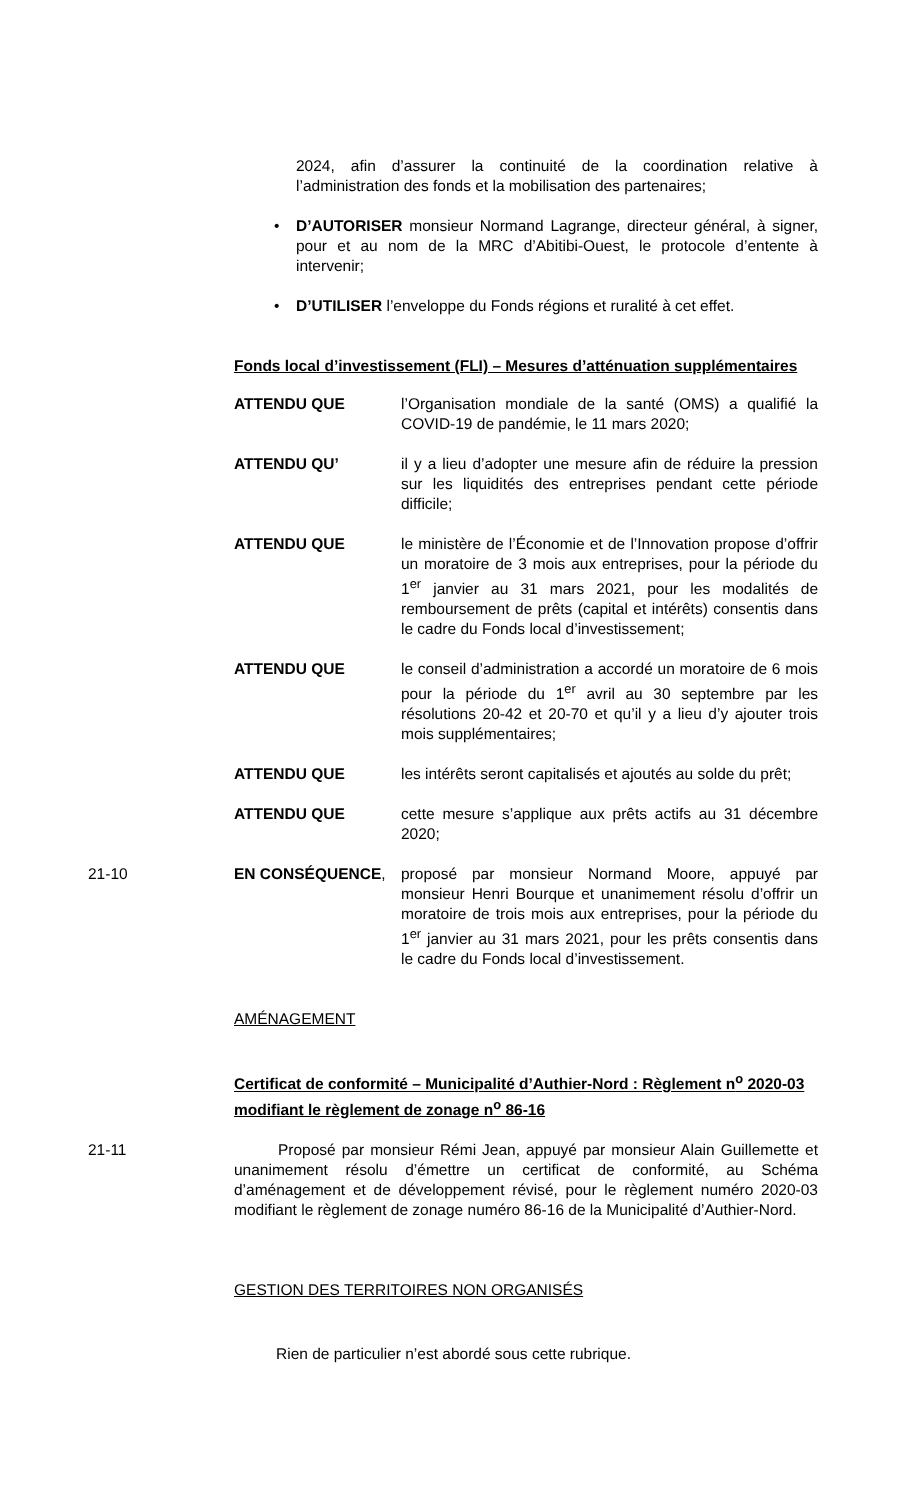2024, afin d’assurer la continuité de la coordination relative à l’administration des fonds et la mobilisation des partenaires;
• D’AUTORISER monsieur Normand Lagrange, directeur général, à signer, pour et au nom de la MRC d’Abitibi-Ouest, le protocole d’entente à intervenir;
• D’UTILISER l’enveloppe du Fonds régions et ruralité à cet effet.
Fonds local d’investissement (FLI) – Mesures d’atténuation supplémentaires
ATTENDU QUE l’Organisation mondiale de la santé (OMS) a qualifié la COVID-19 de pandémie, le 11 mars 2020;
ATTENDU QU’ il y a lieu d’adopter une mesure afin de réduire la pression sur les liquidités des entreprises pendant cette période difficile;
ATTENDU QUE le ministère de l’Économie et de l’Innovation propose d’offrir un moratoire de 3 mois aux entreprises, pour la période du 1<sup>er</sup> janvier au 31 mars 2021, pour les modalités de remboursement de prêts (capital et intérêts) consentis dans le cadre du Fonds local d’investissement;
ATTENDU QUE le conseil d’administration a accordé un moratoire de 6 mois pour la période du 1<sup>er</sup> avril au 30 septembre par les résolutions 20-42 et 20-70 et qu’il y a lieu d’y ajouter trois mois supplémentaires;
ATTENDU QUE les intérêts seront capitalisés et ajoutés au solde du prêt;
ATTENDU QUE cette mesure s’applique aux prêts actifs au 31 décembre 2020;
21-10
EN CONSÉQUENCE, proposé par monsieur Normand Moore, appuyé par monsieur Henri Bourque et unanimement résolu d’offrir un moratoire de trois mois aux entreprises, pour la période du 1<sup>er</sup> janvier au 31 mars 2021, pour les prêts consentis dans le cadre du Fonds local d’investissement.
AMÉNAGEMENT
Certificat de conformité – Municipalité d’Authier-Nord : Règlement n<sup>o</sup> 2020-03 modifiant le règlement de zonage n<sup>o</sup> 86-16
21-11
Proposé par monsieur Rémi Jean, appuyé par monsieur Alain Guillemette et unanimement résolu d’émettre un certificat de conformité, au Schéma d’aménagement et de développement révisé, pour le règlement numéro 2020-03 modifiant le règlement de zonage numéro 86-16 de la Municipalité d’Authier-Nord.
GESTION DES TERRITOIRES NON ORGANISÉS
Rien de particulier n’est abordé sous cette rubrique.